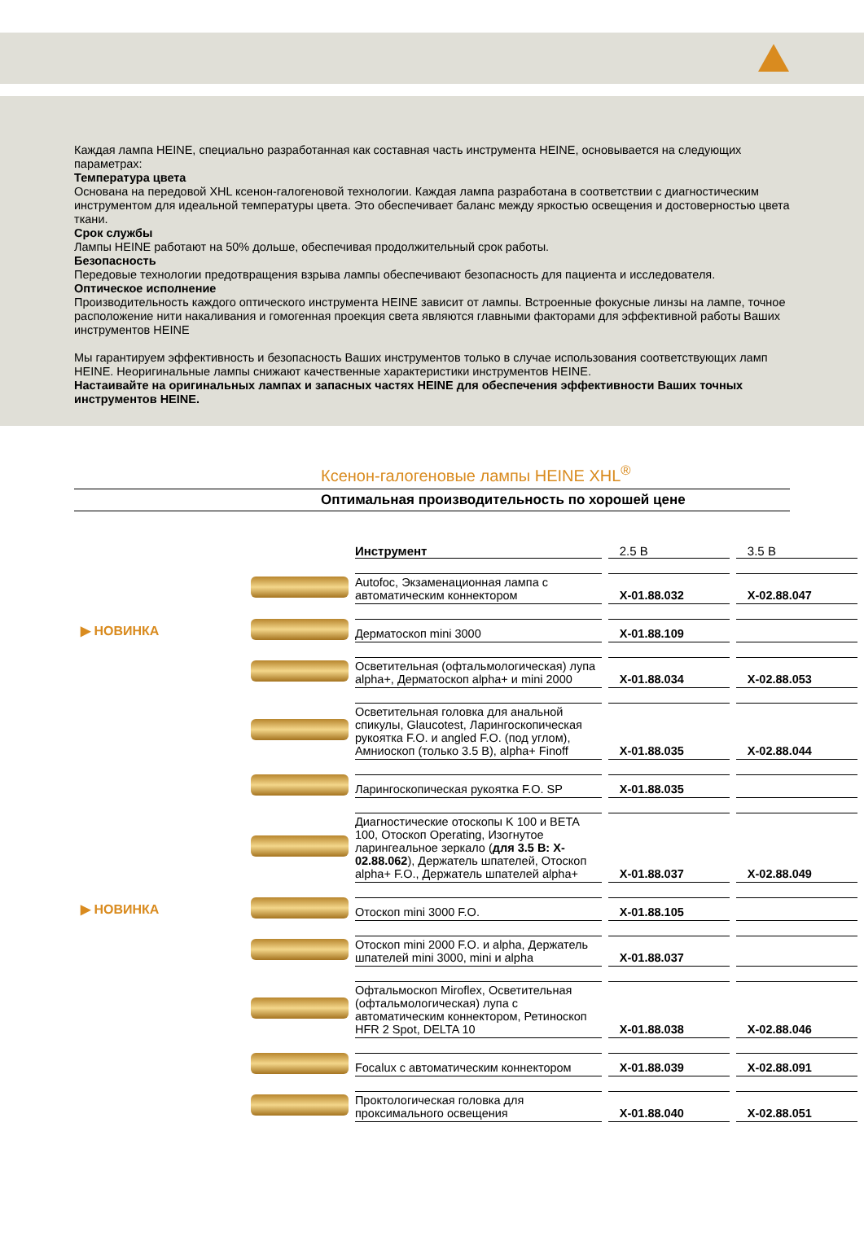Каждая лампа HEINE, специально разработанная как составная часть инструмента HEINE, основывается на следующих параметрах:
Температура цвета
Основана на передовой XHL ксенон-галогеновой технологии. Каждая лампа разработана в соответствии с диагностическим инструментом для идеальной температуры цвета. Это обеспечивает баланс между яркостью освещения и достоверностью цвета ткани.
Срок службы
Лампы HEINE работают на 50% дольше, обеспечивая продолжительный срок работы.
Безопасность
Передовые технологии предотвращения взрыва лампы обеспечивают безопасность для пациента и исследователя.
Оптическое исполнение
Производительность каждого оптического инструмента HEINE зависит от лампы. Встроенные фокусные линзы на лампе, точное расположение нити накаливания и гомогенная проекция света являются главными факторами для эффективной работы Ваших инструментов HEINE
Мы гарантируем эффективность и безопасность Ваших инструментов только в случае использования соответствующих ламп HEINE. Неоригинальные лампы снижают качественные характеристики инструментов HEINE.
Настаивайте на оригинальных лампах и запасных частях HEINE для обеспечения эффективности Ваших точных инструментов HEINE.
Ксенон-галогеновые лампы HEINE XHL<sup>®</sup>
Оптимальная производительность по хорошей цене
| | | Инструмент | 2.5 В | 3.5 В |
| | | Autofoc, Экзаменационная лампа с автоматическим коннектором | X-01.88.032 | X-02.88.047 |
| ▶ НОВИНКА | | Дерматоскоп mini 3000 | X-01.88.109 | |
| | | Осветительная (офтальмологическая) лупа alpha+, Дерматоскоп alpha+ и mini 2000 | X-01.88.034 | X-02.88.053 |
| | | Осветительная головка для анальной спикулы, Glaucotest, Ларингоскопическая рукоятка F.O. и angled F.O. (под углом), Амниоскоп (только 3.5 В), alpha+ Finoff | X-01.88.035 | X-02.88.044 |
| | | Ларингоскопическая рукоятка F.O. SP | X-01.88.035 | |
| | | Диагностические отоскопы K 100 и BETA 100, Отоскоп Operating, Изогнутое ларингеальное зеркало ( для 3.5 В: X-02.88.062 ), Держатель шпателей, Отоскоп alpha+ F.O., Держатель шпателей alpha+ | X-01.88.037 | X-02.88.049 |
| ▶ НОВИНКА | | Отоскоп mini 3000 F.O. | X-01.88.105 | |
| | | Отоскоп mini 2000 F.O. и alpha, Держатель шпателей mini 3000, mini и alpha | X-01.88.037 | |
| | | Офтальмоскоп Miroflex, Осветительная (офтальмологическая) лупа с автоматическим коннектором, Ретиноскоп HFR 2 Spot, DELTA 10 | X-01.88.038 | X-02.88.046 |
| | | Focalux с автоматическим коннектором | X-01.88.039 | X-02.88.091 |
| | | Проктологическая головка для проксимального освещения | X-01.88.040 | X-02.88.051 |